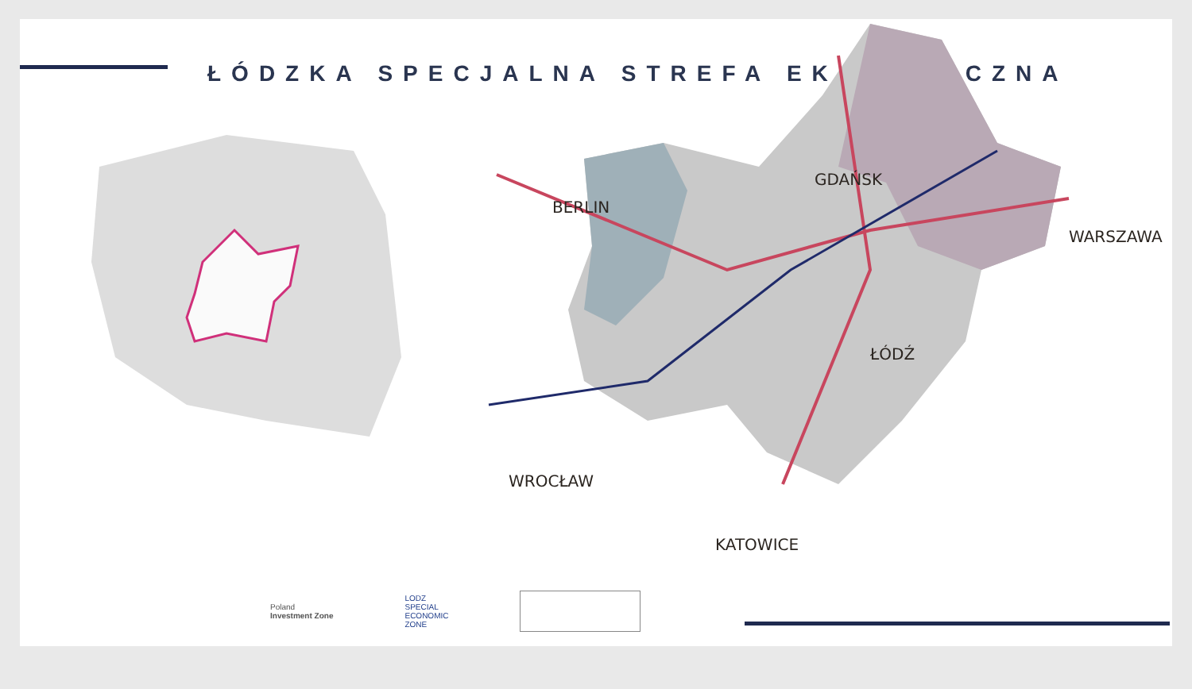ŁÓDZKA SPECJALNA STREFA EKONOMICZNA
GDAŃSK
BERLIN
WARSZAWA
ŁÓDŹ
WROCŁAW
KATOWICE
Poland
Investment Zone
LODZ
SPECIAL
ECONOMIC
ZONE